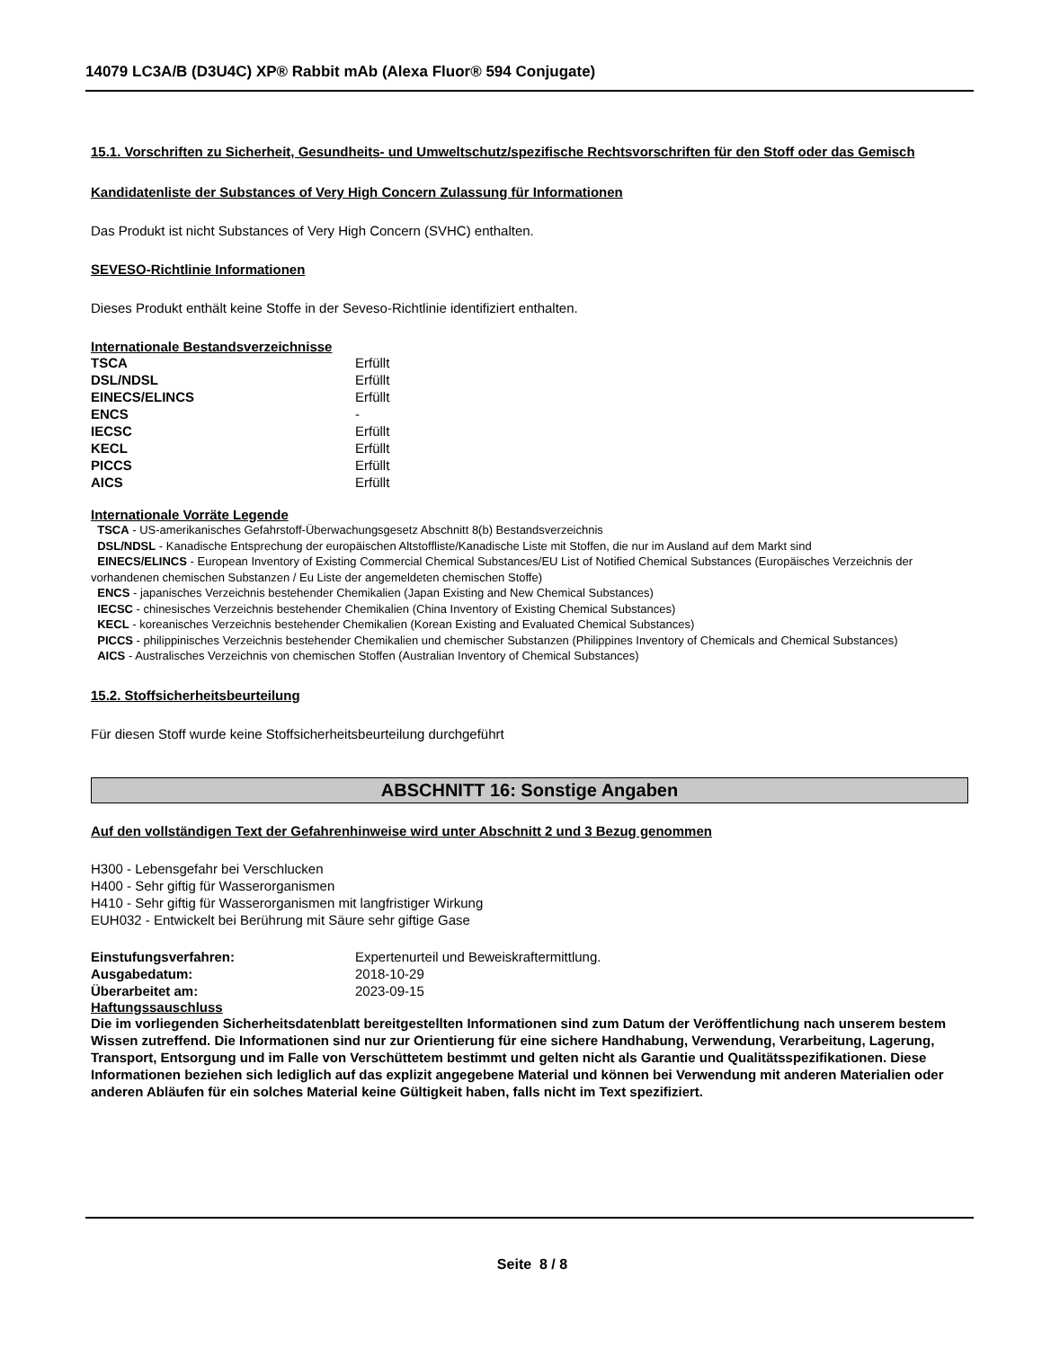14079 LC3A/B (D3U4C) XP® Rabbit mAb (Alexa Fluor® 594 Conjugate)
15.1. Vorschriften zu Sicherheit, Gesundheits- und Umweltschutz/spezifische Rechtsvorschriften für den Stoff oder das Gemisch
Kandidatenliste der Substances of Very High Concern Zulassung für Informationen
Das Produkt ist nicht Substances of Very High Concern (SVHC) enthalten.
SEVESO-Richtlinie Informationen
Dieses Produkt enthält keine Stoffe in der Seveso-Richtlinie identifiziert enthalten.
Internationale Bestandsverzeichnisse
| TSCA | Erfüllt |
| DSL/NDSL | Erfüllt |
| EINECS/ELINCS | Erfüllt |
| ENCS | - |
| IECSC | Erfüllt |
| KECL | Erfüllt |
| PICCS | Erfüllt |
| AICS | Erfüllt |
Internationale Vorräte Legende
TSCA - US-amerikanisches Gefahrstoff-Überwachungsgesetz Abschnitt 8(b) Bestandsverzeichnis
DSL/NDSL - Kanadische Entsprechung der europäischen Altstoffliste/Kanadische Liste mit Stoffen, die nur im Ausland auf dem Markt sind
EINECS/ELINCS - European Inventory of Existing Commercial Chemical Substances/EU List of Notified Chemical Substances (Europäisches Verzeichnis der vorhandenen chemischen Substanzen / Eu Liste der angemeldeten chemischen Stoffe)
ENCS - japanisches Verzeichnis bestehender Chemikalien (Japan Existing and New Chemical Substances)
IECSC - chinesisches Verzeichnis bestehender Chemikalien (China Inventory of Existing Chemical Substances)
KECL - koreanisches Verzeichnis bestehender Chemikalien (Korean Existing and Evaluated Chemical Substances)
PICCS - philippinisches Verzeichnis bestehender Chemikalien und chemischer Substanzen (Philippines Inventory of Chemicals and Chemical Substances)
AICS - Australisches Verzeichnis von chemischen Stoffen (Australian Inventory of Chemical Substances)
15.2. Stoffsicherheitsbeurteilung
Für diesen Stoff wurde keine Stoffsicherheitsbeurteilung durchgeführt
ABSCHNITT 16: Sonstige Angaben
Auf den vollständigen Text der Gefahrenhinweise wird unter Abschnitt 2 und 3 Bezug genommen
H300 - Lebensgefahr bei Verschlucken
H400 - Sehr giftig für Wasserorganismen
H410 - Sehr giftig für Wasserorganismen mit langfristiger Wirkung
EUH032 - Entwickelt bei Berührung mit Säure sehr giftige Gase
| Einstufungsverfahren: | Expertenurteil und Beweiskraftermittlung. |
| Ausgabedatum: | 2018-10-29 |
| Überarbeitet am: | 2023-09-15 |
Haftungssauschluss
Die im vorliegenden Sicherheitsdatenblatt bereitgestellten Informationen sind zum Datum der Veröffentlichung nach unserem bestem Wissen zutreffend. Die Informationen sind nur zur Orientierung für eine sichere Handhabung, Verwendung, Verarbeitung, Lagerung, Transport, Entsorgung und im Falle von Verschüttetem bestimmt und gelten nicht als Garantie und Qualitätsspezifikationen. Diese Informationen beziehen sich lediglich auf das explizit angegebene Material und können bei Verwendung mit anderen Materialien oder anderen Abläufen für ein solches Material keine Gültigkeit haben, falls nicht im Text spezifiziert.
Seite 8 / 8